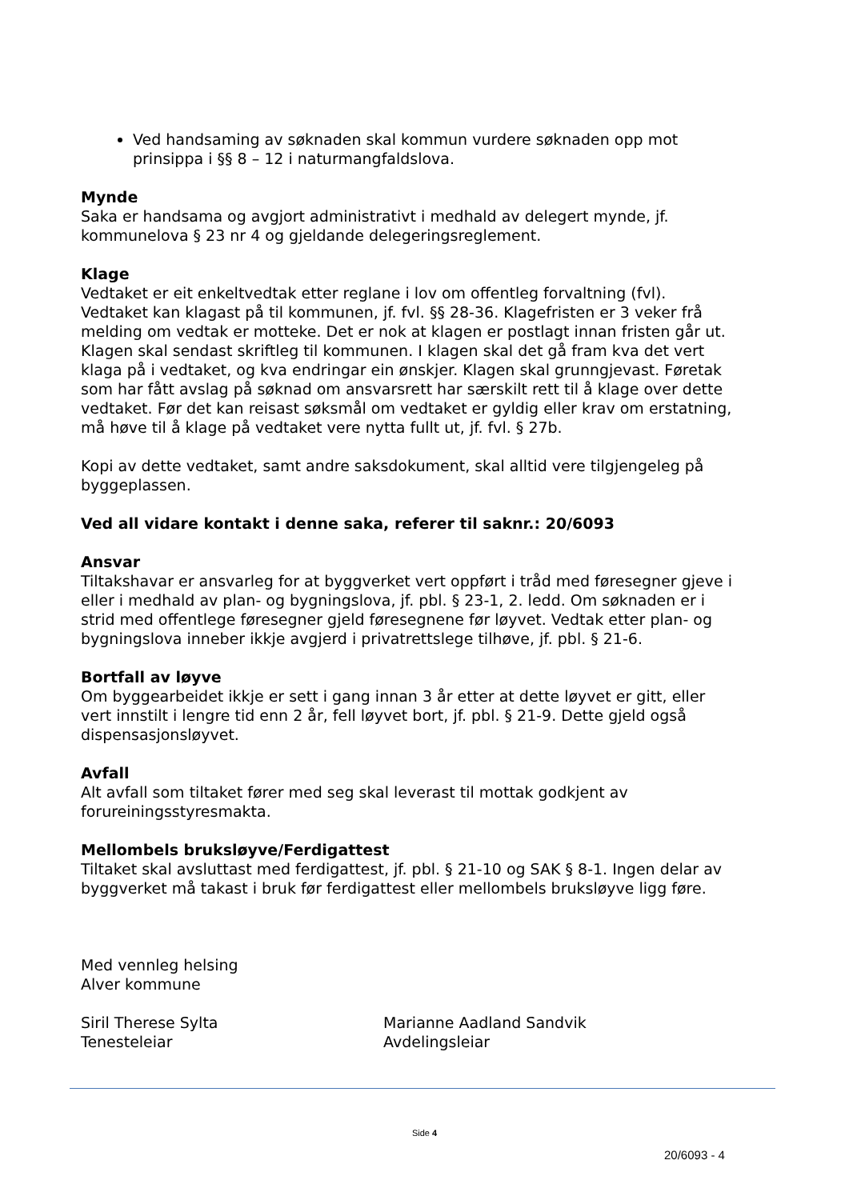Ved handsaming av søknaden skal kommun vurdere søknaden opp mot prinsippa i §§ 8 – 12 i naturmangfaldslova.
Mynde
Saka er handsama og avgjort administrativt i medhald av delegert mynde, jf. kommunelova § 23 nr 4 og gjeldande delegeringsreglement.
Klage
Vedtaket er eit enkeltvedtak etter reglane i lov om offentleg forvaltning (fvl). Vedtaket kan klagast på til kommunen, jf. fvl. §§ 28-36. Klagefristen er 3 veker frå melding om vedtak er motteke. Det er nok at klagen er postlagt innan fristen går ut. Klagen skal sendast skriftleg til kommunen. I klagen skal det gå fram kva det vert klaga på i vedtaket, og kva endringar ein ønskjer. Klagen skal grunngjevast. Føretak som har fått avslag på søknad om ansvarsrett har særskilt rett til å klage over dette vedtaket. Før det kan reisast søksmål om vedtaket er gyldig eller krav om erstatning, må høve til å klage på vedtaket vere nytta fullt ut, jf. fvl. § 27b.
Kopi av dette vedtaket, samt andre saksdokument, skal alltid vere tilgjengeleg på byggeplassen.
Ved all vidare kontakt i denne saka, referer til saknr.: 20/6093
Ansvar
Tiltakshavar er ansvarleg for at byggverket vert oppført i tråd med føresegner gjeve i eller i medhald av plan- og bygningslova, jf. pbl. § 23-1, 2. ledd. Om søknaden er i strid med offentlege føresegner gjeld føresegnene før løyvet. Vedtak etter plan- og bygningslova inneber ikkje avgjerd i privatrettslege tilhøve, jf. pbl. § 21-6.
Bortfall av løyve
Om byggearbeidet ikkje er sett i gang innan 3 år etter at dette løyvet er gitt, eller vert innstilt i lengre tid enn 2 år, fell løyvet bort, jf. pbl. § 21-9. Dette gjeld også dispensasjonsløyvet.
Avfall
Alt avfall som tiltaket fører med seg skal leverast til mottak godkjent av forureiningsstyresmakta.
Mellombels bruksløyve/Ferdigattest
Tiltaket skal avsluttast med ferdigattest, jf. pbl. § 21-10 og SAK § 8-1. Ingen delar av byggverket må takast i bruk før ferdigattest eller mellombels bruksløyve ligg føre.
Med vennleg helsing
Alver kommune
Siril Therese Sylta
Tenesteleiar
Marianne Aadland Sandvik
Avdelingsleiar
Side 4
20/6093 - 4